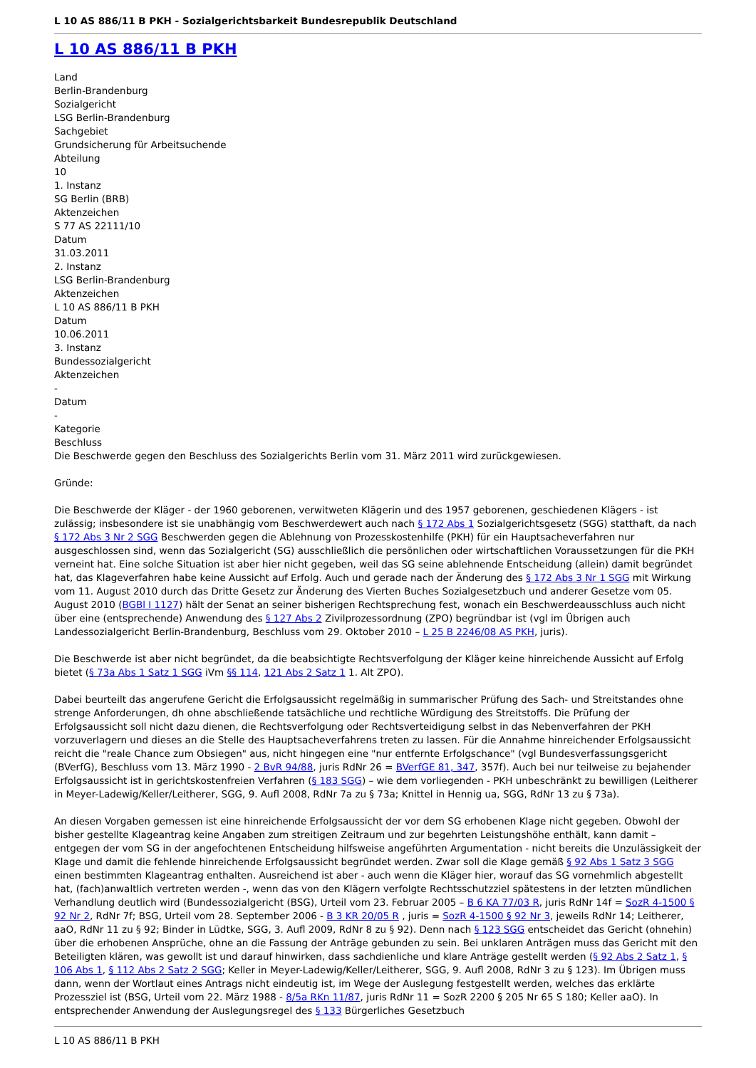L 10 AS 886/11 B PKH - Sozialgerichtsbarkeit Bundesrepublik Deutschland
L 10 AS 886/11 B PKH
Land
Berlin-Brandenburg
Sozialgericht
LSG Berlin-Brandenburg
Sachgebiet
Grundsicherung für Arbeitsuchende
Abteilung
10
1. Instanz
SG Berlin (BRB)
Aktenzeichen
S 77 AS 22111/10
Datum
31.03.2011
2. Instanz
LSG Berlin-Brandenburg
Aktenzeichen
L 10 AS 886/11 B PKH
Datum
10.06.2011
3. Instanz
Bundessozialgericht
Aktenzeichen
-
Datum
-
Kategorie
Beschluss
Die Beschwerde gegen den Beschluss des Sozialgerichts Berlin vom 31. März 2011 wird zurückgewiesen.
Gründe:
Die Beschwerde der Kläger - der 1960 geborenen, verwitweten Klägerin und des 1957 geborenen, geschiedenen Klägers - ist zulässig; insbesondere ist sie unabhängig vom Beschwerdewert auch nach § 172 Abs 1 Sozialgerichtsgesetz (SGG) statthaft, da nach § 172 Abs 3 Nr 2 SGG Beschwerden gegen die Ablehnung von Prozesskostenhilfe (PKH) für ein Hauptsacheverfahren nur ausgeschlossen sind, wenn das Sozialgericht (SG) ausschließlich die persönlichen oder wirtschaftlichen Voraussetzungen für die PKH verneint hat. Eine solche Situation ist aber hier nicht gegeben, weil das SG seine ablehnende Entscheidung (allein) damit begründet hat, das Klageverfahren habe keine Aussicht auf Erfolg. Auch und gerade nach der Änderung des § 172 Abs 3 Nr 1 SGG mit Wirkung vom 11. August 2010 durch das Dritte Gesetz zur Änderung des Vierten Buches Sozialgesetzbuch und anderer Gesetze vom 05. August 2010 (BGBl I 1127) hält der Senat an seiner bisherigen Rechtsprechung fest, wonach ein Beschwerdeausschluss auch nicht über eine (entsprechende) Anwendung des § 127 Abs 2 Zivilprozessordnung (ZPO) begründbar ist (vgl im Übrigen auch Landessozialgericht Berlin-Brandenburg, Beschluss vom 29. Oktober 2010 – L 25 B 2246/08 AS PKH, juris).
Die Beschwerde ist aber nicht begründet, da die beabsichtigte Rechtsverfolgung der Kläger keine hinreichende Aussicht auf Erfolg bietet (§ 73a Abs 1 Satz 1 SGG iVm §§ 114, 121 Abs 2 Satz 1 1. Alt ZPO).
Dabei beurteilt das angerufene Gericht die Erfolgsaussicht regelmäßig in summarischer Prüfung des Sach- und Streitstandes ohne strenge Anforderungen, dh ohne abschließende tatsächliche und rechtliche Würdigung des Streitstoffs. Die Prüfung der Erfolgsaussicht soll nicht dazu dienen, die Rechtsverfolgung oder Rechtsverteidigung selbst in das Nebenverfahren der PKH vorzuverlagern und dieses an die Stelle des Hauptsacheverfahrens treten zu lassen. Für die Annahme hinreichender Erfolgsaussicht reicht die "reale Chance zum Obsiegen" aus, nicht hingegen eine "nur entfernte Erfolgschance" (vgl Bundesverfassungsgericht (BVerfG), Beschluss vom 13. März 1990 - 2 BvR 94/88, juris RdNr 26 = BVerfGE 81, 347, 357f). Auch bei nur teilweise zu bejahender Erfolgsaussicht ist in gerichtskostenfreien Verfahren (§ 183 SGG) – wie dem vorliegenden - PKH unbeschränkt zu bewilligen (Leitherer in Meyer-Ladewig/Keller/Leitherer, SGG, 9. Aufl 2008, RdNr 7a zu § 73a; Knittel in Hennig ua, SGG, RdNr 13 zu § 73a).
An diesen Vorgaben gemessen ist eine hinreichende Erfolgsaussicht der vor dem SG erhobenen Klage nicht gegeben. Obwohl der bisher gestellte Klageantrag keine Angaben zum streitigen Zeitraum und zur begehrten Leistungshöhe enthält, kann damit – entgegen der vom SG in der angefochtenen Entscheidung hilfsweise angeführten Argumentation - nicht bereits die Unzulässigkeit der Klage und damit die fehlende hinreichende Erfolgsaussicht begründet werden. Zwar soll die Klage gemäß § 92 Abs 1 Satz 3 SGG einen bestimmten Klageantrag enthalten. Ausreichend ist aber - auch wenn die Kläger hier, worauf das SG vornehmlich abgestellt hat, (fach)anwaltlich vertreten werden -, wenn das von den Klägern verfolgte Rechtsschutzziel spätestens in der letzten mündlichen Verhandlung deutlich wird (Bundessozialgericht (BSG), Urteil vom 23. Februar 2005 – B 6 KA 77/03 R, juris RdNr 14f = SozR 4-1500 § 92 Nr 2, RdNr 7f; BSG, Urteil vom 28. September 2006 - B 3 KR 20/05 R , juris = SozR 4-1500 § 92 Nr 3, jeweils RdNr 14; Leitherer, aaO, RdNr 11 zu § 92; Binder in Lüdtke, SGG, 3. Aufl 2009, RdNr 8 zu § 92). Denn nach § 123 SGG entscheidet das Gericht (ohnehin) über die erhobenen Ansprüche, ohne an die Fassung der Anträge gebunden zu sein. Bei unklaren Anträgen muss das Gericht mit den Beteiligten klären, was gewollt ist und darauf hinwirken, dass sachdienliche und klare Anträge gestellt werden (§ 92 Abs 2 Satz 1, § 106 Abs 1, § 112 Abs 2 Satz 2 SGG; Keller in Meyer-Ladewig/Keller/Leitherer, SGG, 9. Aufl 2008, RdNr 3 zu § 123). Im Übrigen muss dann, wenn der Wortlaut eines Antrags nicht eindeutig ist, im Wege der Auslegung festgestellt werden, welches das erklärte Prozessziel ist (BSG, Urteil vom 22. März 1988 - 8/5a RKn 11/87, juris RdNr 11 = SozR 2200 § 205 Nr 65 S 180; Keller aaO). In entsprechender Anwendung der Auslegungsregel des § 133 Bürgerliches Gesetzbuch
L 10 AS 886/11 B PKH